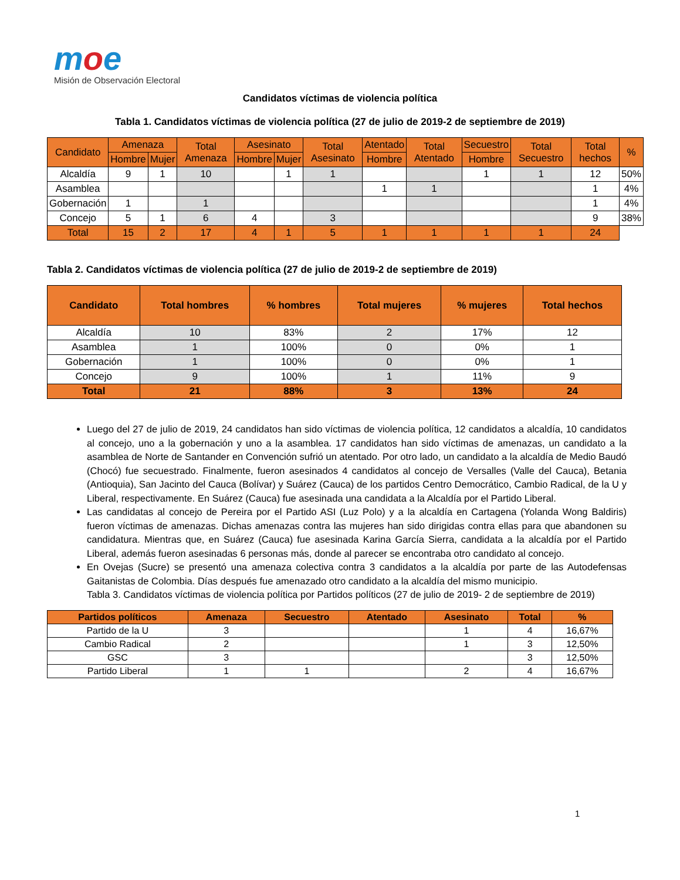moe
Misión de Observación Electoral
Candidatos víctimas de violencia política
Tabla 1. Candidatos víctimas de violencia política (27 de julio de 2019-2 de septiembre de 2019)
| Candidato | Amenaza | | Total Amenaza | Asesinato | | Total Asesinato | Atentado | Total Atentado | Secuestro | Total Secuestro | Total hechos | % |
| --- | --- | --- | --- | --- | --- | --- | --- | --- | --- | --- | --- | --- |
| | Hombre | Mujer | | Hombre | Mujer | | Hombre | | Hombre | | | |
| Alcaldía | 9 | 1 | 10 | | 1 | 1 | | | 1 | 1 | 12 | 50% |
| Asamblea | | | | | | | 1 | 1 | | | 1 | 4% |
| Gobernación | 1 | | 1 | | | | | | | | 1 | 4% |
| Concejo | 5 | 1 | 6 | 4 | | 3 | | | | | 9 | 38% |
| Total | 15 | 2 | 17 | 4 | 1 | 5 | 1 | 1 | 1 | 1 | 24 | |
Tabla 2. Candidatos víctimas de violencia política (27 de julio de 2019-2 de septiembre de 2019)
| Candidato | Total hombres | % hombres | Total mujeres | % mujeres | Total hechos |
| --- | --- | --- | --- | --- | --- |
| Alcaldía | 10 | 83% | 2 | 17% | 12 |
| Asamblea | 1 | 100% | 0 | 0% | 1 |
| Gobernación | 1 | 100% | 0 | 0% | 1 |
| Concejo | 9 | 100% | 1 | 11% | 9 |
| Total | 21 | 88% | 3 | 13% | 24 |
Luego del 27 de julio de 2019, 24 candidatos han sido víctimas de violencia política, 12 candidatos a alcaldía, 10 candidatos al concejo, uno a la gobernación y uno a la asamblea. 17 candidatos han sido víctimas de amenazas, un candidato a la asamblea de Norte de Santander en Convención sufrió un atentado. Por otro lado, un candidato a la alcaldía de Medio Baudó (Chocó) fue secuestrado. Finalmente, fueron asesinados 4 candidatos al concejo de Versalles (Valle del Cauca), Betania (Antioquia), San Jacinto del Cauca (Bolívar) y Suárez (Cauca) de los partidos Centro Democrático, Cambio Radical, de la U y Liberal, respectivamente. En Suárez (Cauca) fue asesinada una candidata a la Alcaldía por el Partido Liberal.
Las candidatas al concejo de Pereira por el Partido ASI (Luz Polo) y a la alcaldía en Cartagena (Yolanda Wong Baldiris) fueron víctimas de amenazas. Dichas amenazas contra las mujeres han sido dirigidas contra ellas para que abandonen su candidatura. Mientras que, en Suárez (Cauca) fue asesinada Karina García Sierra, candidata a la alcaldía por el Partido Liberal, además fueron asesinadas 6 personas más, donde al parecer se encontraba otro candidato al concejo.
En Ovejas (Sucre) se presentó una amenaza colectiva contra 3 candidatos a la alcaldía por parte de las Autodefensas Gaitanistas de Colombia. Días después fue amenazado otro candidato a la alcaldía del mismo municipio.
Tabla 3. Candidatos víctimas de violencia política por Partidos políticos (27 de julio de 2019- 2 de septiembre de 2019)
| Partidos políticos | Amenaza | Secuestro | Atentado | Asesinato | Total | % |
| --- | --- | --- | --- | --- | --- | --- |
| Partido de la U | 3 | | | 1 | 4 | 16,67% |
| Cambio Radical | 2 | | | 1 | 3 | 12,50% |
| GSC | 3 | | | | 3 | 12,50% |
| Partido Liberal | 1 | 1 | | 2 | 4 | 16,67% |
1